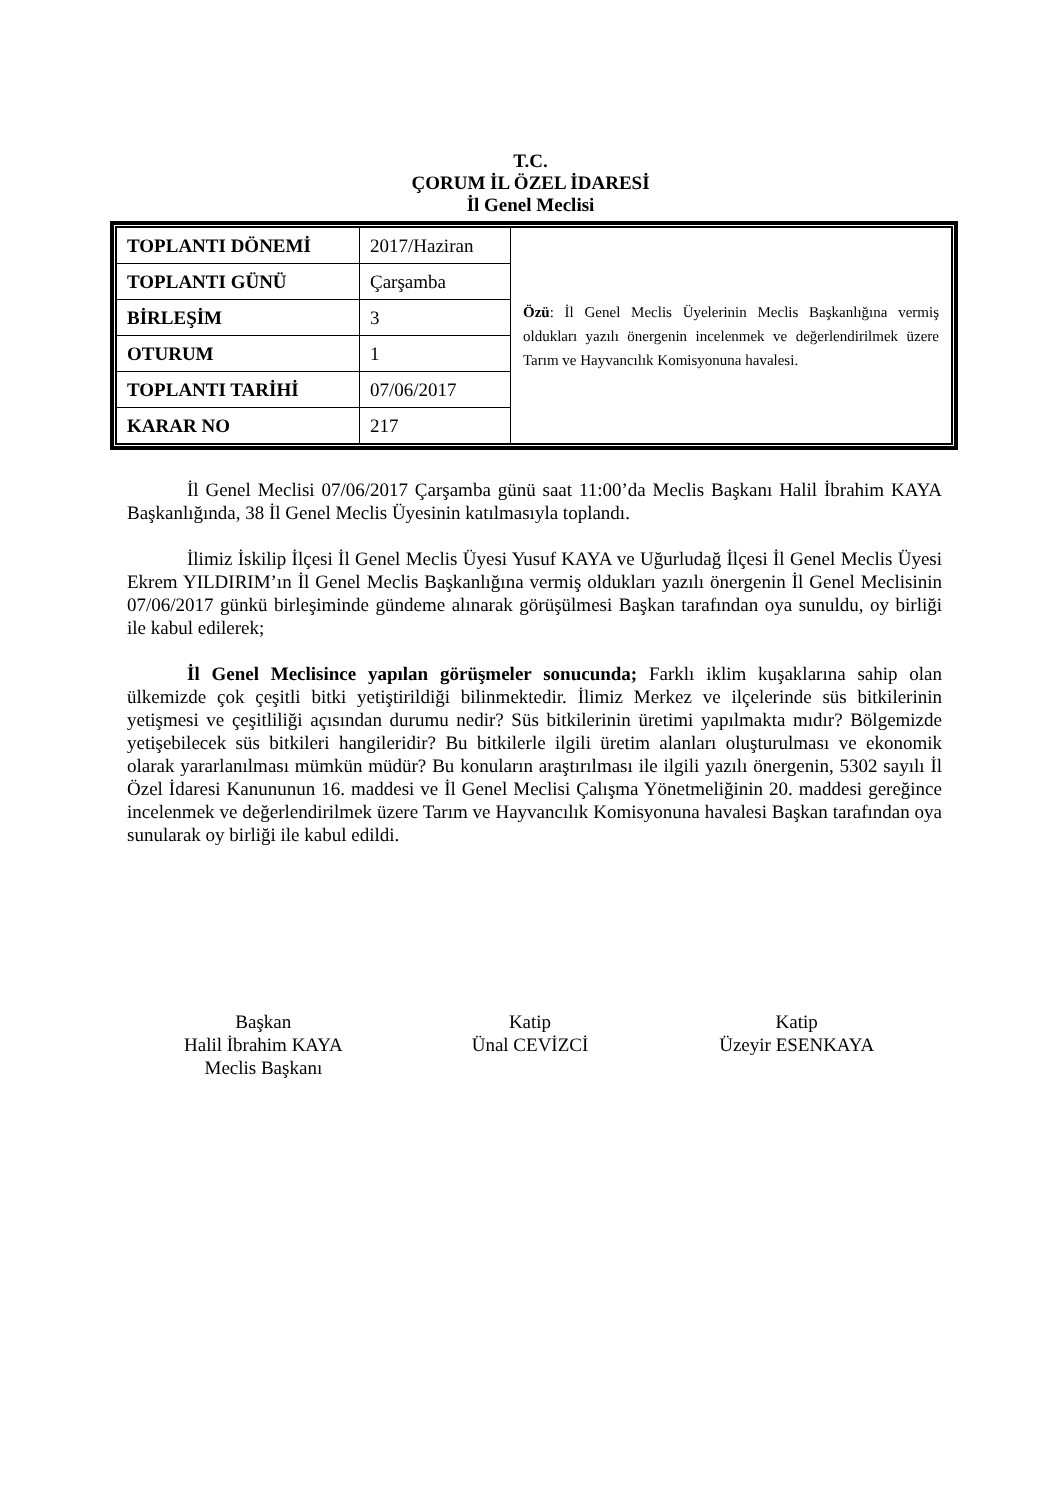T.C.
ÇORUM İL ÖZEL İDARESİ
İl Genel Meclisi
| TOPLANTI DÖNEMİ | 2017/Haziran | Özü : İl Genel Meclis Üyelerinin Meclis Başkanlığına vermiş oldukları yazılı önergenin incelenmek ve değerlendirilmek üzere Tarım ve Hayvancılık Komisyonuna havalesi. |
| TOPLANTI GÜNÜ | Çarşamba | |
| BİRLEŞİM | 3 | |
| OTURUM | 1 | |
| TOPLANTI TARİHİ | 07/06/2017 | |
| KARAR NO | 217 | |
İl Genel Meclisi 07/06/2017 Çarşamba günü saat 11:00’da Meclis Başkanı Halil İbrahim KAYA Başkanlığında, 38 İl Genel Meclis Üyesinin katılmasıyla toplandı.
İlimiz İskilip İlçesi İl Genel Meclis Üyesi Yusuf KAYA ve Uğurludağ İlçesi İl Genel Meclis Üyesi Ekrem YILDIRIM’ın İl Genel Meclis Başkanlığına vermiş oldukları yazılı önergenin İl Genel Meclisinin 07/06/2017 günkü birleşiminde gündeme alınarak görüşülmesi Başkan tarafından oya sunuldu, oy birliği ile kabul edilerek;
İl Genel Meclisince yapılan görüşmeler sonucunda; Farklı iklim kuşaklarına sahip olan ülkemizde çok çeşitli bitki yetiştirildiği bilinmektedir. İlimiz Merkez ve ilçelerinde süs bitkilerinin yetişmesi ve çeşitliliği açısından durumu nedir? Süs bitkilerinin üretimi yapılmakta mıdır? Bölgemizde yetişebilecek süs bitkileri hangileridir? Bu bitkilerle ilgili üretim alanları oluşturulması ve ekonomik olarak yararlanılması mümkün müdür? Bu konuların araştırılması ile ilgili yazılı önergenin, 5302 sayılı İl Özel İdaresi Kanununun 16. maddesi ve İl Genel Meclisi Çalışma Yönetmeliğinin 20. maddesi gereğince incelenmek ve değerlendirilmek üzere Tarım ve Hayvancılık Komisyonuna havalesi Başkan tarafından oya sunularak oy birliği ile kabul edildi.
Başkan
Halil İbrahim KAYA
Meclis Başkanı
Katip
Ünal CEVİZCİ
Katip
Üzeyir ESENKAYA